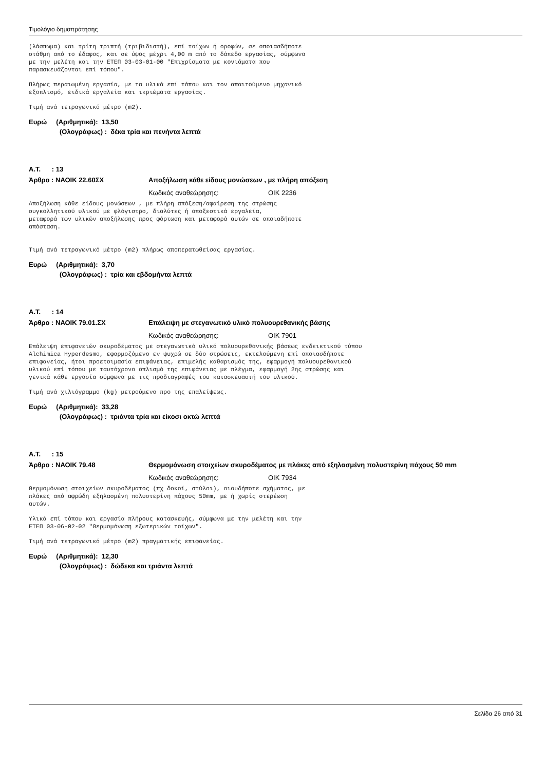Τιμολόγιο δημοπράτησης
(λάσπωμα) και τρίτη τριπτή (τριβιδιστή), επί τοίχων ή οροφών, σε οποιασδήποτε στάθμη από το έδαφος, και σε ύψος μέχρι 4,00 m από το δάπεδο εργασίας, σύμφωνα με την μελέτη και την ΕΤΕΠ 03-03-01-00 "Επιχρίσματα με κονιάματα που παρασκευάζονται επί τόπου".
Πλήρως περαιωμένη εργασία, με τα υλικά επί τόπου και τον απαιτούμενο μηχανικό εξοπλισμό, ειδικά εργαλεία και ικριώματα εργασίας.
Τιμή ανά τετραγωνικό μέτρο (m2).
Ευρώ (Αριθμητικά): 13,50
(Ολογράφως) : δέκα τρία και πενήντα λεπτά
Α.Τ. : 13
Άρθρο : ΝΑΟΙΚ 22.60ΣΧ Αποξήλωση κάθε είδους μονώσεων , με πλήρη απόξεση
Κωδικός αναθεώρησης: ΟΙΚ 2236
Αποξήλωση κάθε είδους μονώσεων , με πλήρη απόξεση/αφαίρεση της στρώσης συγκολλητικού υλικού με φλόγιστρο, διαλύτες ή αποξεστικά εργαλεία, μεταφορά των υλικών αποξήλωσης προς φόρτωση και μεταφορά αυτών σε οποιαδήποτε απόσταση.
Τιμή ανά τετραγωνικό μέτρο (m2) πλήρως αποπερατωθείσας εργασίας.
Ευρώ (Αριθμητικά): 3,70
(Ολογράφως) : τρία και εβδομήντα λεπτά
Α.Τ. : 14
Άρθρο : ΝΑΟΙΚ 79.01.ΣΧ Επάλειψη με στεγανωτικό υλικό πολυουρεθανικής βάσης
Κωδικός αναθεώρησης: ΟΙΚ 7901
Επάλειψη επιφανειών σκυροδέματος με στεγανωτικό υλικό πολυουρεθανικής βάσεως ενδεικτικού τύπου Alchimica Hyperdesmo, εφαρμοζόμενο εν ψυχρώ σε δύο στρώσεις, εκτελούμενη επί οποιασδήποτε επιφανείας, ήτοι προετοιμασία επιφάνειας, επιμελής καθαρισμός της, εφαρμογή πολυουρεθανικού υλικού επί τόπου με ταυτόχρονο οπλισμό της επιφάνειας με πλέγμα, εφαρμογή 2ης στρώσης και γενικά κάθε εργασία σύμφωνα με τις προδιαγραφές του κατασκευαστή του υλικού.
Τιμή ανά χιλιόγραμμο (kg) μετρούμενο προ της επαλείψεως.
Ευρώ (Αριθμητικά): 33,28
(Ολογράφως) : τριάντα τρία και είκοσι οκτώ λεπτά
Α.Τ. : 15
Άρθρο : ΝΑΟΙΚ 79.48 Θερμομόνωση στοιχείων σκυροδέματος με πλάκες από εξηλασμένη πολυστερίνη πάχους 50 mm
Κωδικός αναθεώρησης: ΟΙΚ 7934
Θερμομόνωση στοιχείων σκυροδέματος (πχ δοκοί, στύλοι), οιουδήποτε σχήματος, με πλάκες από αφρώδη εξηλασμένη πολυστερίνη πάχους 50mm, με ή χωρίς στερέωση αυτών.
Υλικά επί τόπου και εργασία πλήρους κατασκευής, σύμφωνα με την μελέτη και την ΕΤΕΠ 03-06-02-02 "Θερμομόνωση εξωτερικών τοίχων".
Τιμή ανά τετραγωνικό μέτρο (m2) πραγματικής επιφανείας.
Ευρώ (Αριθμητικά): 12,30
(Ολογράφως) : δώδεκα και τριάντα λεπτά
Σελίδα 26 από 31